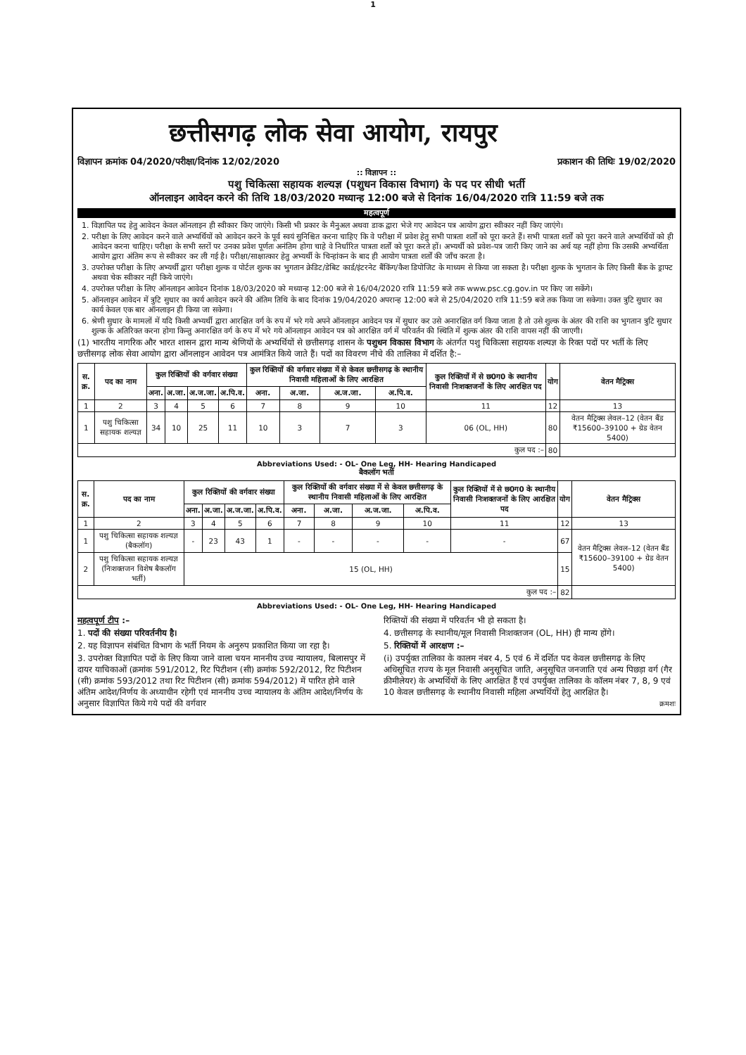1
छत्तीसगढ़ लोक सेवा आयोग, रायपुर
विज्ञापन क्रमांक 04/2020/परीक्षा/दिनांक 12/02/2020 प्रकाशन की तिथिः 19/02/2020
:: विज्ञापन ::
पशु चिकित्सा सहायक शल्यज्ञ (पशुधन विकास विभाग) के पद पर सीधी भर्ती
ऑनलाइन आवेदन करने की तिथि 18/03/2020 मध्यान्ह 12:00 बजे से दिनांक 16/04/2020 रात्रि 11:59 बजे तक
महत्वपूर्ण
1. विज्ञापित पद हेतु आवेदन केवल ऑनलाइन ही स्वीकार किए जाएंगे। किसी भी प्रकार के मैनुअल अथवा डाक द्वारा भेजे गए आवेदन पत्र आयोग द्वारा स्वीकार नहीं किए जाएंगे।
2. परीक्षा के लिए आवेदन करने वाले अभ्यर्थियों को आवेदन करने के पूर्व स्वयं सुनिश्चित करना चाहिए कि वे परीक्षा में प्रवेश हेतु सभी पात्रता शर्तों को पूरा करते हैं। सभी पात्रता शर्तों को पूरा करने वाले अभ्यर्थियों को ही आवेदन करना चाहिए। परीक्षा के सभी स्तरों पर उनका प्रवेश पूर्णतः अनंतिम होगा चाहे वे निर्धारित पात्रता शर्तों को पूरा करते हों। अभ्यर्थी को प्रवेश–पत्र जारी किए जाने का अर्थ यह नहीं होगा कि उसकी अभ्यर्थिता आयोग द्वारा अंतिम रूप से स्वीकार कर ली गई है। परीक्षा/साक्षात्कार हेतु अभ्यर्थी के चिन्हांकन के बाद ही आयोग पात्रता शर्तों की जाँच करता है।
3. उपरोक्त परीक्षा के लिए अभ्यर्थी द्वारा परीक्षा शुल्क व पोर्टल शुल्क का भुगतान क्रेडिट/डेबिट कार्ड/इंटरनेट बैंकिंग/कैश डिपोजिट के माध्यम से किया जा सकता है। परीक्षा शुल्क के भुगतान के लिए किसी बैंक के ड्राफ्ट अथवा चेक स्वीकार नहीं किये जाएंगे।
4. उपरोक्त परीक्षा के लिए ऑनलाइन आवेदन दिनांक 18/03/2020 को मध्यान्ह 12:00 बजे से 16/04/2020 रात्रि 11:59 बजे तक www.psc.cg.gov.in पर किए जा सकेंगे।
5. ऑनलाइन आवेदन में त्रुटि सुधार का कार्य आवेदन करने की अंतिम तिथि के बाद दिनांक 19/04/2020 अपरान्ह 12:00 बजे से 25/04/2020 रात्रि 11:59 बजे तक किया जा सकेगा। उक्त त्रुटि सुधार का कार्य केवल एक बार ऑनलाइन ही किया जा सकेगा।
6. श्रेणी सुधार के मामलों में यदि किसी अभ्यर्थी द्वारा आरक्षित वर्ग के रुप में भरे गये अपने ऑनलाइन आवेदन पत्र में सुधार कर उसे अनारक्षित वर्ग किया जाता है तो उसे शुल्क के अंतर की राशि का भुगतान त्रुटि सुधार शुल्क के अतिरिक्त करना होगा किन्तु अनारक्षित वर्ग के रुप में भरे गये ऑनलाइन आवेदन पत्र को आरक्षित वर्ग में परिवर्तन की स्थिति में शुल्क अंतर की राशि वापस नहीं की जाएगी।
(1) भारतीय नागरिक और भारत शासन द्वारा मान्य श्रेणियों के अभ्यर्थियों से छत्तीसगढ़ शासन के पशुधन विकास विभाग के अंतर्गत पशु चिकित्सा सहायक शल्यज्ञ के रिक्त पदों पर भर्ती के लिए छत्तीसगढ़ लोक सेवा आयोग द्वारा ऑनलाइन आवेदन पत्र आमंत्रित किये जाते हैं। पदों का विवरण नीचे की तालिका में दर्शित है:–
| स. क्र. | पद का नाम | कुल रिक्तियों की वर्गवार संख्या | | | | कुल रिक्तियों की वर्गवार संख्या में से केवल छत्तीसगढ़ के स्थानीय निवासी महिलाओं के लिए आरक्षित | | | | कुल रिक्तियों में से छ0ग0 के स्थानीय निवासी निःशक्तजनों के लिए आरक्षित पद | योग | वेतन मैट्रिक्स |
| --- | --- | --- | --- | --- | --- | --- | --- | --- | --- | --- | --- | --- |
| | | अना. | अ.जा. | अ.ज.जा. | अ.पि.व. | अना. | अ.जा. | अ.ज.जा. | अ.पि.व. | | | |
| 1 | 2 | 3 | 4 | 5 | 6 | 7 | 8 | 9 | 10 | 11 | 12 | 13 |
| 1 | पशु चिकित्सा सहायक शल्यज्ञ | 34 | 10 | 25 | 11 | 10 | 3 | 7 | 3 | 06 (OL, HH) | 80 | वेतन मैट्रिक्स लेवल–12 (वेतन बैंड ₹15600–39100 + ग्रेड वेतन 5400) |
| कुल पद :– | | | | | | | | | | | 80 | |
Abbreviations Used: - OL- One Leg, HH- Hearing Handicaped
बैकलॉग भर्ती
| स. क्र. | पद का नाम | कुल रिक्तियों की वर्गवार संख्या | | | | कुल रिक्तियों की वर्गवार संख्या में से केवल छत्तीसगढ़ के स्थानीय निवासी महिलाओं के लिए आरक्षित | | | | कुल रिक्तियों में से छ0ग0 के स्थानीय निवासी निःशक्तजनों के लिए आरक्षित पद | योग | वेतन मैट्रिक्स |
| --- | --- | --- | --- | --- | --- | --- | --- | --- | --- | --- | --- | --- |
| | | अना. | अ.जा. | अ.ज.जा. | अ.पि.व. | अना. | अ.जा. | अ.ज.जा. | अ.पि.व. | | | |
| 1 | 2 | 3 | 4 | 5 | 6 | 7 | 8 | 9 | 10 | 11 | 12 | 13 |
| 1 | पशु चिकित्सा सहायक शल्यज्ञ (बैकलॉग) | - | 23 | 43 | 1 | - | - | - | - | - | 67 | वेतन मैट्रिक्स लेवल–12 (वेतन बैंड ₹15600–39100 + ग्रेड वेतन 5400) |
| 2 | पशु चिकित्सा सहायक शल्यज्ञ (निःशक्तजन विशेष बैकलॉग भर्ती) | 15 (OL, HH) | | | | | | | | | 15 | |
| कुल पद :– | | | | | | | | | | | 82 | |
Abbreviations Used: - OL- One Leg, HH- Hearing Handicaped
महत्वपूर्ण टीप :–
1. पदों की संख्या परिवर्तनीय है।
2. यह विज्ञापन संबंधित विभाग के भर्ती नियम के अनुरुप प्रकाशित किया जा रहा है।
3. उपरोक्त विज्ञापित पदों के लिए किया जाने वाला चयन माननीय उच्च न्यायालय, बिलासपुर में दायर याचिकाओं (क्रमांक 591/2012, रिट पिटीशन (सी) क्रमांक 592/2012, रिट पिटीशन (सी) क्रमांक 593/2012 तथा रिट पिटीशन (सी) क्रमांक 594/2012) में पारित होने वाले अंतिम आदेश/निर्णय के अध्याधीन रहेगी एवं माननीय उच्च न्यायालय के अंतिम आदेश/निर्णय के अनुसार विज्ञापित किये गये पदों की वर्गवार
रिक्तियों की संख्या में परिवर्तन भी हो सकता है।
4. छत्तीसगढ़ के स्थानीय/मूल निवासी निःशक्तजन (OL, HH) ही मान्य होंगे।
5. रिक्तियों में आरक्षण :–
(i) उपर्युक्त तालिका के कालम नंबर 4, 5 एवं 6 में दर्शित पद केवल छत्तीसगढ़ के लिए अधिसूचित राज्य के मूल निवासी अनुसूचित जाति, अनुसूचित जनजाति एवं अन्य पिछड़ा वर्ग (गैर क्रीमीलेयर) के अभ्यर्थियों के लिए आरक्षित हैं एवं उपर्युक्त तालिका के कॉलम नंबर 7, 8, 9 एवं 10 केवल छत्तीसगढ़ के स्थानीय निवासी महिला अभ्यर्थियों हेतु आरक्षित है।
क्रमशः